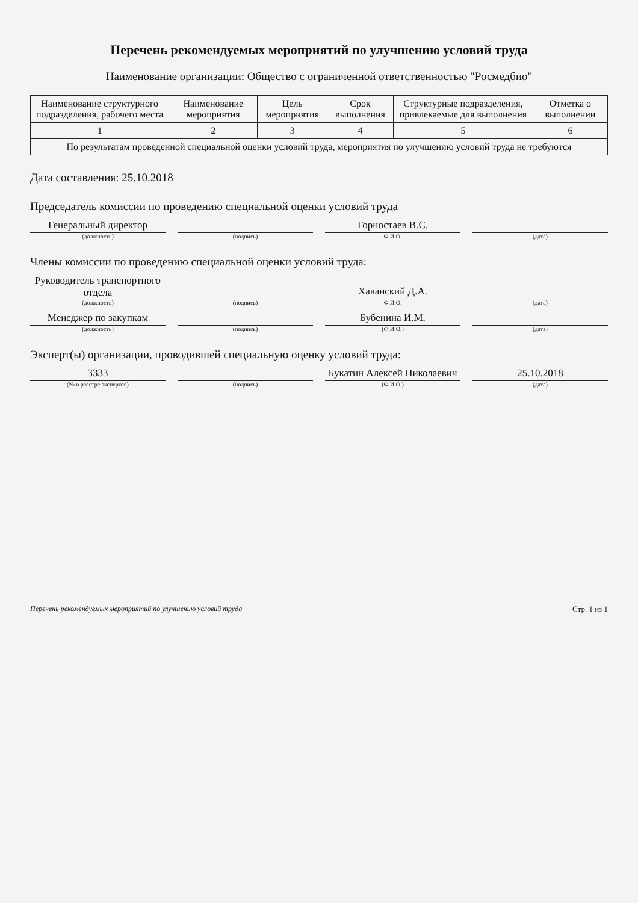Перечень рекомендуемых мероприятий по улучшению условий труда
Наименование организации: Общество с ограниченной ответственностью "Росмедбио"
| Наименование структурного подразделения, рабочего места | Наименование мероприятия | Цель мероприятия | Срок выполнения | Структурные подразделения, привлекаемые для выполнения | Отметка о выполнении |
| --- | --- | --- | --- | --- | --- |
| 1 | 2 | 3 | 4 | 5 | 6 |
| По результатам проведенной специальной оценки условий труда, мероприятия по улучшению условий труда не требуются | | | | | |
Дата составления: 25.10.2018
Председатель комиссии по проведению специальной оценки условий труда
Генеральный директор
(должность)
(подпись)
Горностаев В.С.
Ф.И.О.
(дата)
Члены комиссии по проведению специальной оценки условий труда:
Руководитель транспортного отдела
(должность)
(подпись)
Хаванский Д.А.
Ф.И.О.
(дата)
Менеджер по закупкам
(должность)
(подпись)
Бубенина И.М.
(Ф.И.О.)
(дата)
Эксперт(ы) организации, проводившей специальную оценку условий труда:
3333
(№ в реестре экспертов)
(подпись)
Букатин Алексей Николаевич
(Ф.И.О.)
25.10.2018
(дата)
Перечень рекомендуемых мероприятий по улучшению условий труда Стр. 1 из 1